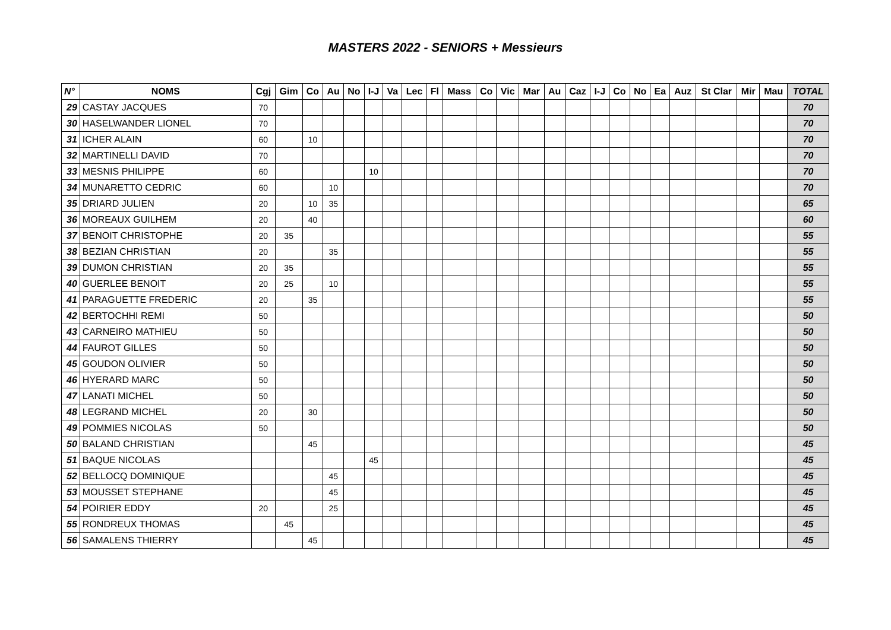MASTERS 2022 - SENIORS + Messieurs
| N° | NOMS | Cgj | Gim | Co | Au | No | I-J | Va | Lec | Fl | Mass | Co | Vic | Mar | Au | Caz | I-J | Co | No | Ea | Auz | St Clar | Mir | Mau | TOTAL |
| --- | --- | --- | --- | --- | --- | --- | --- | --- | --- | --- | --- | --- | --- | --- | --- | --- | --- | --- | --- | --- | --- | --- | --- | --- | --- |
| 29 | CASTAY JACQUES | 70 | | | | | | | | | | | | | | | | | | | | | | | 70 |
| 30 | HASELWANDER LIONEL | 70 | | | | | | | | | | | | | | | | | | | | | | | 70 |
| 31 | ICHER ALAIN | 60 | | 10 | | | | | | | | | | | | | | | | | | | | | 70 |
| 32 | MARTINELLI DAVID | 70 | | | | | | | | | | | | | | | | | | | | | | | 70 |
| 33 | MESNIS PHILIPPE | 60 | | | | | 10 | | | | | | | | | | | | | | | | | | 70 |
| 34 | MUNARETTO CEDRIC | 60 | | | 10 | | | | | | | | | | | | | | | | | | | | 70 |
| 35 | DRIARD JULIEN | 20 | | 10 | 35 | | | | | | | | | | | | | | | | | | | | 65 |
| 36 | MOREAUX GUILHEM | 20 | | 40 | | | | | | | | | | | | | | | | | | | | | 60 |
| 37 | BENOIT CHRISTOPHE | 20 | 35 | | | | | | | | | | | | | | | | | | | | | | 55 |
| 38 | BEZIAN CHRISTIAN | 20 | | | 35 | | | | | | | | | | | | | | | | | | | | 55 |
| 39 | DUMON CHRISTIAN | 20 | 35 | | | | | | | | | | | | | | | | | | | | | | 55 |
| 40 | GUERLEE BENOIT | 20 | 25 | | 10 | | | | | | | | | | | | | | | | | | | | 55 |
| 41 | PARAGUETTE FREDERIC | 20 | | 35 | | | | | | | | | | | | | | | | | | | | | 55 |
| 42 | BERTOCHHI REMI | 50 | | | | | | | | | | | | | | | | | | | | | | | 50 |
| 43 | CARNEIRO MATHIEU | 50 | | | | | | | | | | | | | | | | | | | | | | | 50 |
| 44 | FAUROT GILLES | 50 | | | | | | | | | | | | | | | | | | | | | | | 50 |
| 45 | GOUDON OLIVIER | 50 | | | | | | | | | | | | | | | | | | | | | | | 50 |
| 46 | HYERARD MARC | 50 | | | | | | | | | | | | | | | | | | | | | | | 50 |
| 47 | LANATI MICHEL | 50 | | | | | | | | | | | | | | | | | | | | | | | 50 |
| 48 | LEGRAND MICHEL | 20 | | 30 | | | | | | | | | | | | | | | | | | | | | 50 |
| 49 | POMMIES NICOLAS | 50 | | | | | | | | | | | | | | | | | | | | | | | 50 |
| 50 | BALAND CHRISTIAN | | | 45 | | | | | | | | | | | | | | | | | | | | | 45 |
| 51 | BAQUE NICOLAS | | | | | | 45 | | | | | | | | | | | | | | | | | | 45 |
| 52 | BELLOCQ DOMINIQUE | | | | 45 | | | | | | | | | | | | | | | | | | | | 45 |
| 53 | MOUSSET STEPHANE | | | | 45 | | | | | | | | | | | | | | | | | | | | 45 |
| 54 | POIRIER EDDY | 20 | | | 25 | | | | | | | | | | | | | | | | | | | | 45 |
| 55 | RONDREUX THOMAS | | 45 | | | | | | | | | | | | | | | | | | | | | | 45 |
| 56 | SAMALENS THIERRY | | | 45 | | | | | | | | | | | | | | | | | | | | | 45 |